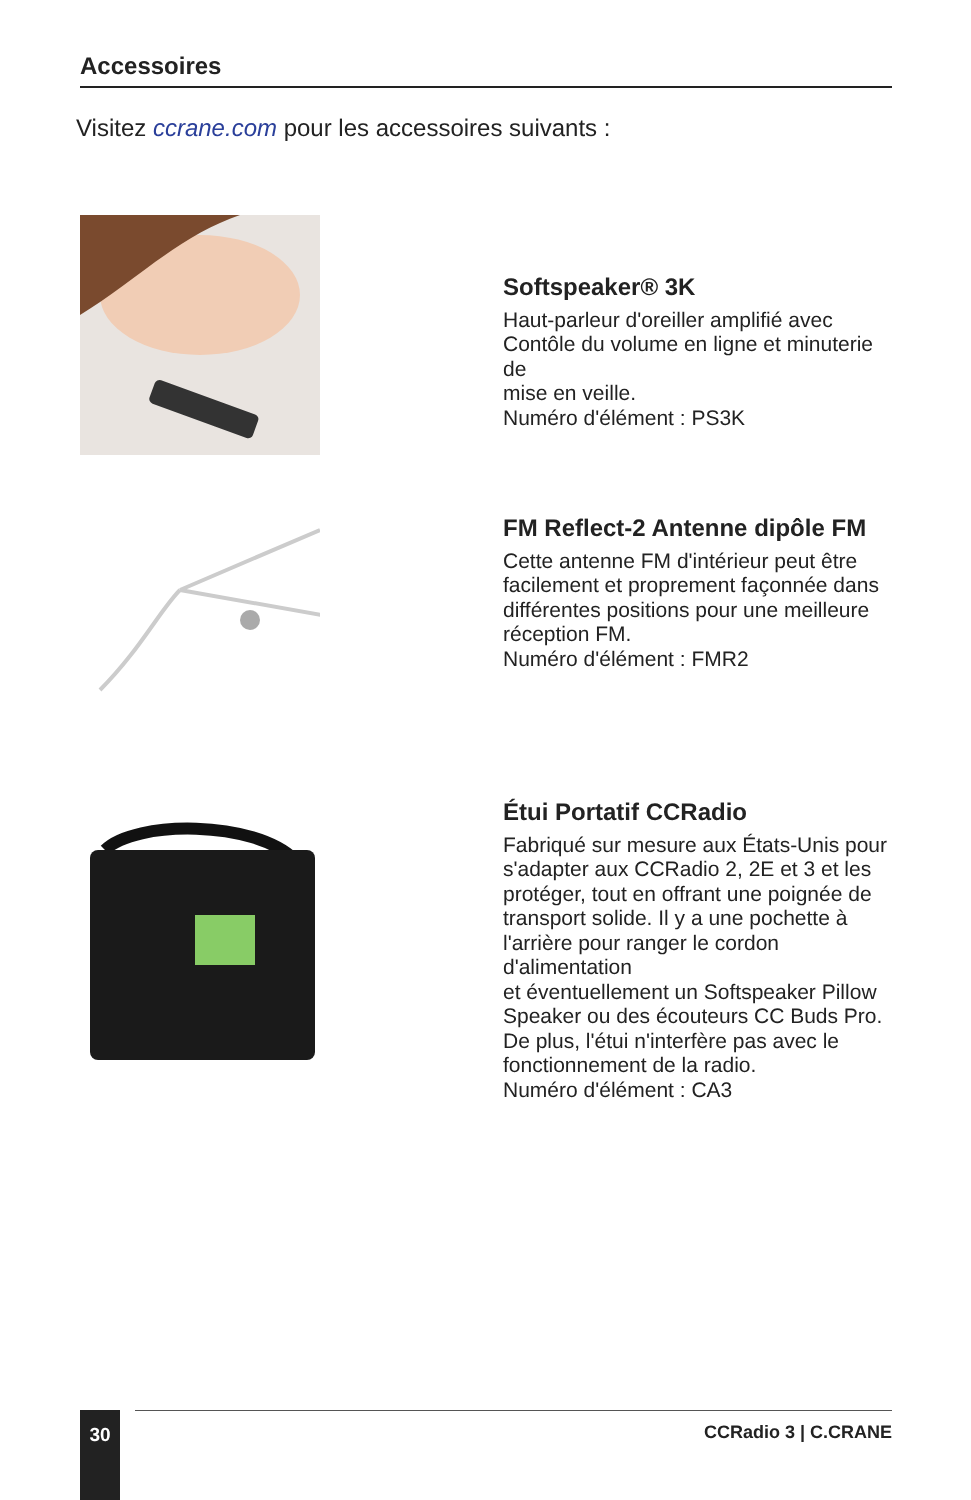Accessoires
Visitez ccrane.com pour les accessoires suivants :
Softspeaker® 3K
Haut-parleur d'oreiller amplifié avec
Contôle du volume en ligne et minuterie de
mise en veille.
Numéro d'élément : PS3K
FM Reflect-2 Antenne dipôle FM
Cette antenne FM d'intérieur peut être
facilement et proprement façonnée dans
différentes positions pour une meilleure
réception FM.
Numéro d'élément : FMR2
Étui Portatif CCRadio
Fabriqué sur mesure aux États-Unis pour
s'adapter aux CCRadio 2, 2E et 3 et les
protéger, tout en offrant une poignée de
transport solide. Il y a une pochette à
l'arrière pour ranger le cordon d'alimentation
et éventuellement un Softspeaker Pillow
Speaker ou des écouteurs CC Buds Pro.
De plus, l'étui n'interfère pas avec le
fonctionnement de la radio.
Numéro d'élément : CA3
30 CCRadio 3 | C.CRANE